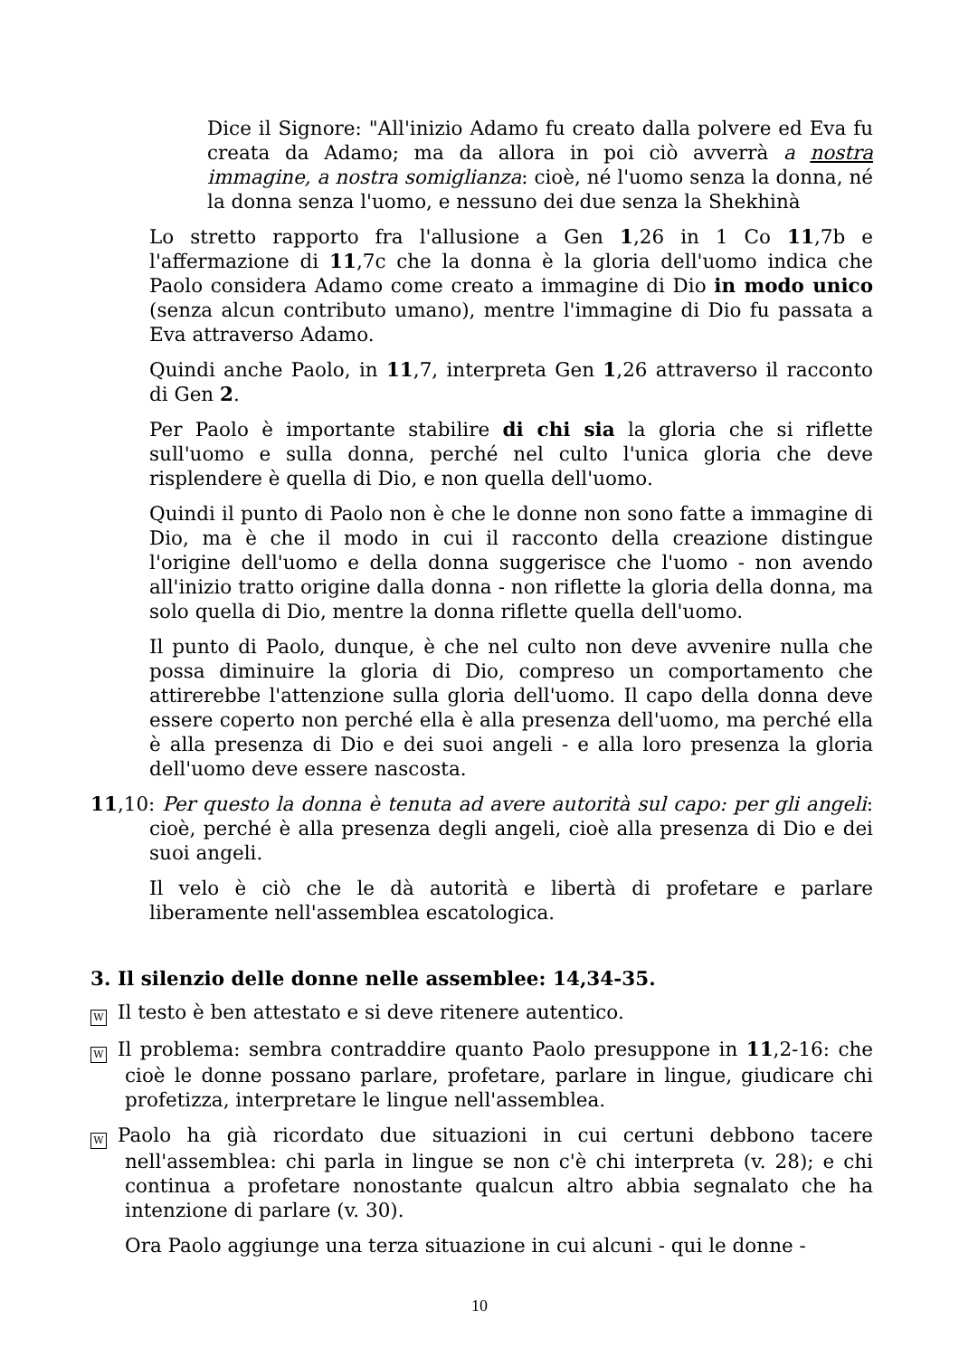Dice il Signore: "All'inizio Adamo fu creato dalla polvere ed Eva fu creata da Adamo; ma da allora in poi ciò avverrà a nostra immagine, a nostra somiglianza: cioè, né l'uomo senza la donna, né la donna senza l'uomo, e nessuno dei due senza la Shekhinà
Lo stretto rapporto fra l'allusione a Gen 1,26 in 1 Co 11,7b e l'affermazione di 11,7c che la donna è la gloria dell'uomo indica che Paolo considera Adamo come creato a immagine di Dio in modo unico (senza alcun contributo umano), mentre l'immagine di Dio fu passata a Eva attraverso Adamo.
Quindi anche Paolo, in 11,7, interpreta Gen 1,26 attraverso il racconto di Gen 2.
Per Paolo è importante stabilire di chi sia la gloria che si riflette sull'uomo e sulla donna, perché nel culto l'unica gloria che deve risplendere è quella di Dio, e non quella dell'uomo.
Quindi il punto di Paolo non è che le donne non sono fatte a immagine di Dio, ma è che il modo in cui il racconto della creazione distingue l'origine dell'uomo e della donna suggerisce che l'uomo - non avendo all'inizio tratto origine dalla donna - non riflette la gloria della donna, ma solo quella di Dio, mentre la donna riflette quella dell'uomo.
Il punto di Paolo, dunque, è che nel culto non deve avvenire nulla che possa diminuire la gloria di Dio, compreso un comportamento che attirerebbe l'attenzione sulla gloria dell'uomo. Il capo della donna deve essere coperto non perché ella è alla presenza dell'uomo, ma perché ella è alla presenza di Dio e dei suoi angeli - e alla loro presenza la gloria dell'uomo deve essere nascosta.
11,10: Per questo la donna è tenuta ad avere autorità sul capo: per gli angeli: cioè, perché è alla presenza degli angeli, cioè alla presenza di Dio e dei suoi angeli.
Il velo è ciò che le dà autorità e libertà di profetare e parlare liberamente nell'assemblea escatologica.
3. Il silenzio delle donne nelle assemblee: 14,34-35.
W Il testo è ben attestato e si deve ritenere autentico.
W Il problema: sembra contraddire quanto Paolo presuppone in 11,2-16: che cioè le donne possano parlare, profetare, parlare in lingue, giudicare chi profetizza, interpretare le lingue nell'assemblea.
W Paolo ha già ricordato due situazioni in cui certuni debbono tacere nell'assemblea: chi parla in lingue se non c'è chi interpreta (v. 28); e chi continua a profetare nonostante qualcun altro abbia segnalato che ha intenzione di parlare (v. 30).
Ora Paolo aggiunge una terza situazione in cui alcuni - qui le donne -
10